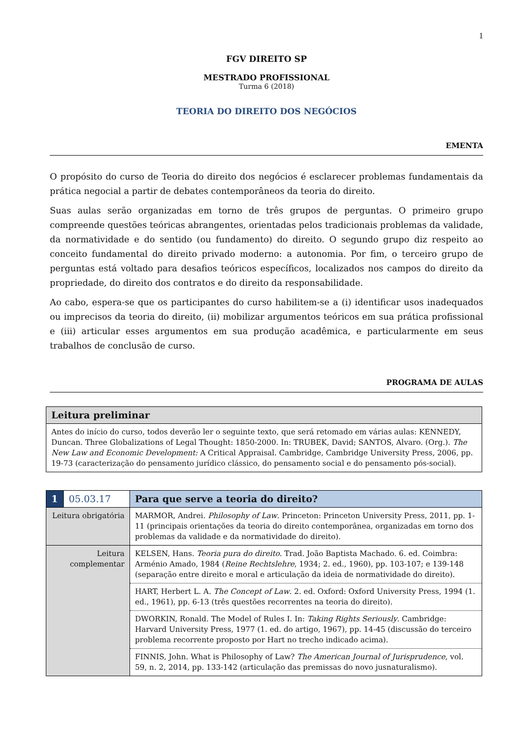1
FGV DIREITO SP
MESTRADO PROFISSIONAL
Turma 6 (2018)
TEORIA DO DIREITO DOS NEGÓCIOS
EMENTA
O propósito do curso de Teoria do direito dos negócios é esclarecer problemas fundamentais da prática negocial a partir de debates contemporâneos da teoria do direito.
Suas aulas serão organizadas em torno de três grupos de perguntas. O primeiro grupo compreende questões teóricas abrangentes, orientadas pelos tradicionais problemas da validade, da normatividade e do sentido (ou fundamento) do direito. O segundo grupo diz respeito ao conceito fundamental do direito privado moderno: a autonomia. Por fim, o terceiro grupo de perguntas está voltado para desafios teóricos específicos, localizados nos campos do direito da propriedade, do direito dos contratos e do direito da responsabilidade.
Ao cabo, espera-se que os participantes do curso habilitem-se a (i) identificar usos inadequados ou imprecisos da teoria do direito, (ii) mobilizar argumentos teóricos em sua prática profissional e (iii) articular esses argumentos em sua produção acadêmica, e particularmente em seus trabalhos de conclusão de curso.
PROGRAMA DE AULAS
| Leitura preliminar |
| --- |
| Antes do início do curso, todos deverão ler o seguinte texto, que será retomado em várias aulas: KENNEDY, Duncan. Three Globalizations of Legal Thought: 1850-2000. In: TRUBEK, David; SANTOS, Alvaro. (Org.). The New Law and Economic Development: A Critical Appraisal. Cambridge, Cambridge University Press, 2006, pp. 19-73 (caracterização do pensamento jurídico clássico, do pensamento social e do pensamento pós-social). |
| 1 | 05.03.17 | Para que serve a teoria do direito? |
| Leitura obrigatória | | MARMOR, Andrei. Philosophy of Law . Princeton: Princeton University Press, 2011, pp. 1-11 (principais orientações da teoria do direito contemporânea, organizadas em torno dos problemas da validade e da normatividade do direito). |
| Leitura complementar | | KELSEN, Hans. Teoria pura do direito . Trad. João Baptista Machado. 6. ed. Coimbra: Arménio Amado, 1984 ( Reine Rechtslehre , 1934; 2. ed., 1960), pp. 103-107; e 139-148 (separação entre direito e moral e articulação da ideia de normatividade do direito). |
| | | HART, Herbert L. A. The Concept of Law . 2. ed. Oxford: Oxford University Press, 1994 (1. ed., 1961), pp. 6-13 (três questões recorrentes na teoria do direito). |
| | | DWORKIN, Ronald. The Model of Rules I. In: Taking Rights Seriously . Cambridge: Harvard University Press, 1977 (1. ed. do artigo, 1967), pp. 14-45 (discussão do terceiro problema recorrente proposto por Hart no trecho indicado acima). |
| | | FINNIS, John. What is Philosophy of Law? The American Journal of Jurisprudence , vol. 59, n. 2, 2014, pp. 133-142 (articulação das premissas do novo jusnaturalismo). |